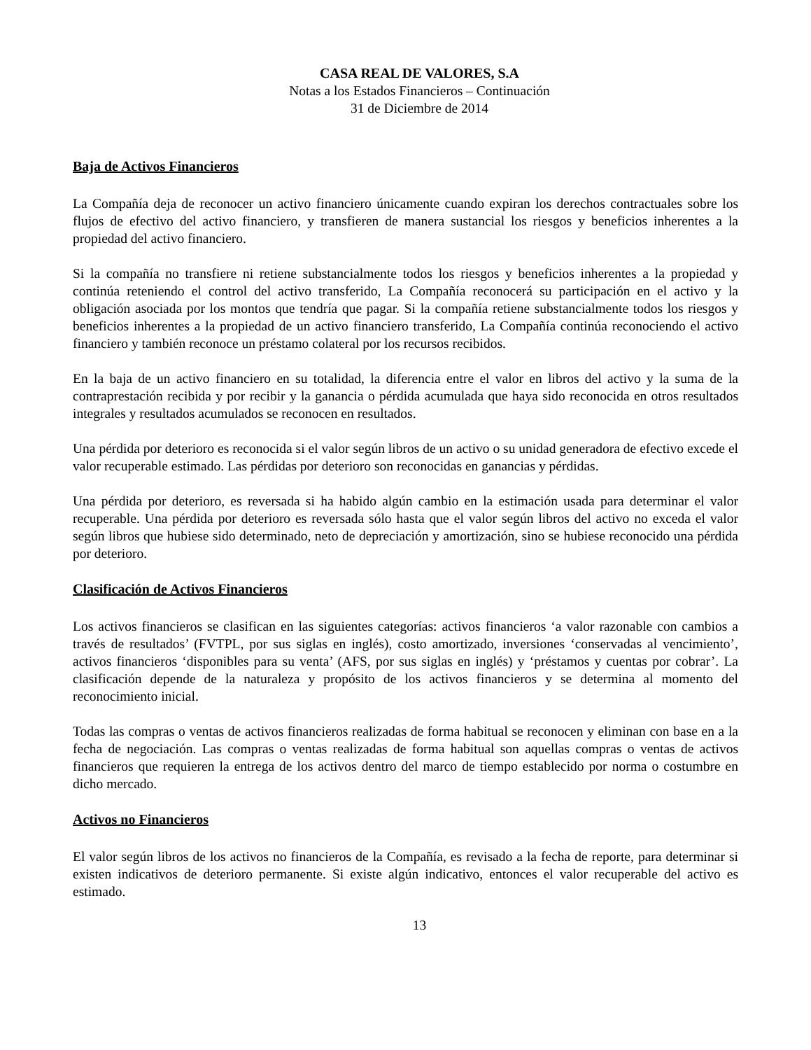CASA REAL DE VALORES, S.A
Notas a los Estados Financieros – Continuación
31 de Diciembre de 2014
Baja de Activos Financieros
La Compañía deja de reconocer un activo financiero únicamente cuando expiran los derechos contractuales sobre los flujos de efectivo del activo financiero, y transfieren de manera sustancial los riesgos y beneficios inherentes a la propiedad del activo financiero.
Si la compañía no transfiere ni retiene substancialmente todos los riesgos y beneficios inherentes a la propiedad y continúa reteniendo el control del activo transferido, La Compañía reconocerá su participación en el activo y la obligación asociada por los montos que tendría que pagar. Si la compañía retiene substancialmente todos los riesgos y beneficios inherentes a la propiedad de un activo financiero transferido, La Compañía continúa reconociendo el activo financiero y también reconoce un préstamo colateral por los recursos recibidos.
En la baja de un activo financiero en su totalidad, la diferencia entre el valor en libros del activo y la suma de la contraprestación recibida y por recibir y la ganancia o pérdida acumulada que haya sido reconocida en otros resultados integrales y resultados acumulados se reconocen en resultados.
Una pérdida por deterioro es reconocida si el valor según libros de un activo o su unidad generadora de efectivo excede el valor recuperable estimado. Las pérdidas por deterioro son reconocidas en ganancias y pérdidas.
Una pérdida por deterioro, es reversada si ha habido algún cambio en la estimación usada para determinar el valor recuperable. Una pérdida por deterioro es reversada sólo hasta que el valor según libros del activo no exceda el valor según libros que hubiese sido determinado, neto de depreciación y amortización, sino se hubiese reconocido una pérdida por deterioro.
Clasificación de Activos Financieros
Los activos financieros se clasifican en las siguientes categorías: activos financieros ‘a valor razonable con cambios a través de resultados’ (FVTPL, por sus siglas en inglés), costo amortizado, inversiones ‘conservadas al vencimiento’, activos financieros ‘disponibles para su venta’ (AFS, por sus siglas en inglés) y ‘préstamos y cuentas por cobrar’. La clasificación depende de la naturaleza y propósito de los activos financieros y se determina al momento del reconocimiento inicial.
Todas las compras o ventas de activos financieros realizadas de forma habitual se reconocen y eliminan con base en a la fecha de negociación. Las compras o ventas realizadas de forma habitual son aquellas compras o ventas de activos financieros que requieren la entrega de los activos dentro del marco de tiempo establecido por norma o costumbre en dicho mercado.
Activos no Financieros
El valor según libros de los activos no financieros de la Compañía, es revisado a la fecha de reporte, para determinar si existen indicativos de deterioro permanente. Si existe algún indicativo, entonces el valor recuperable del activo es estimado.
13